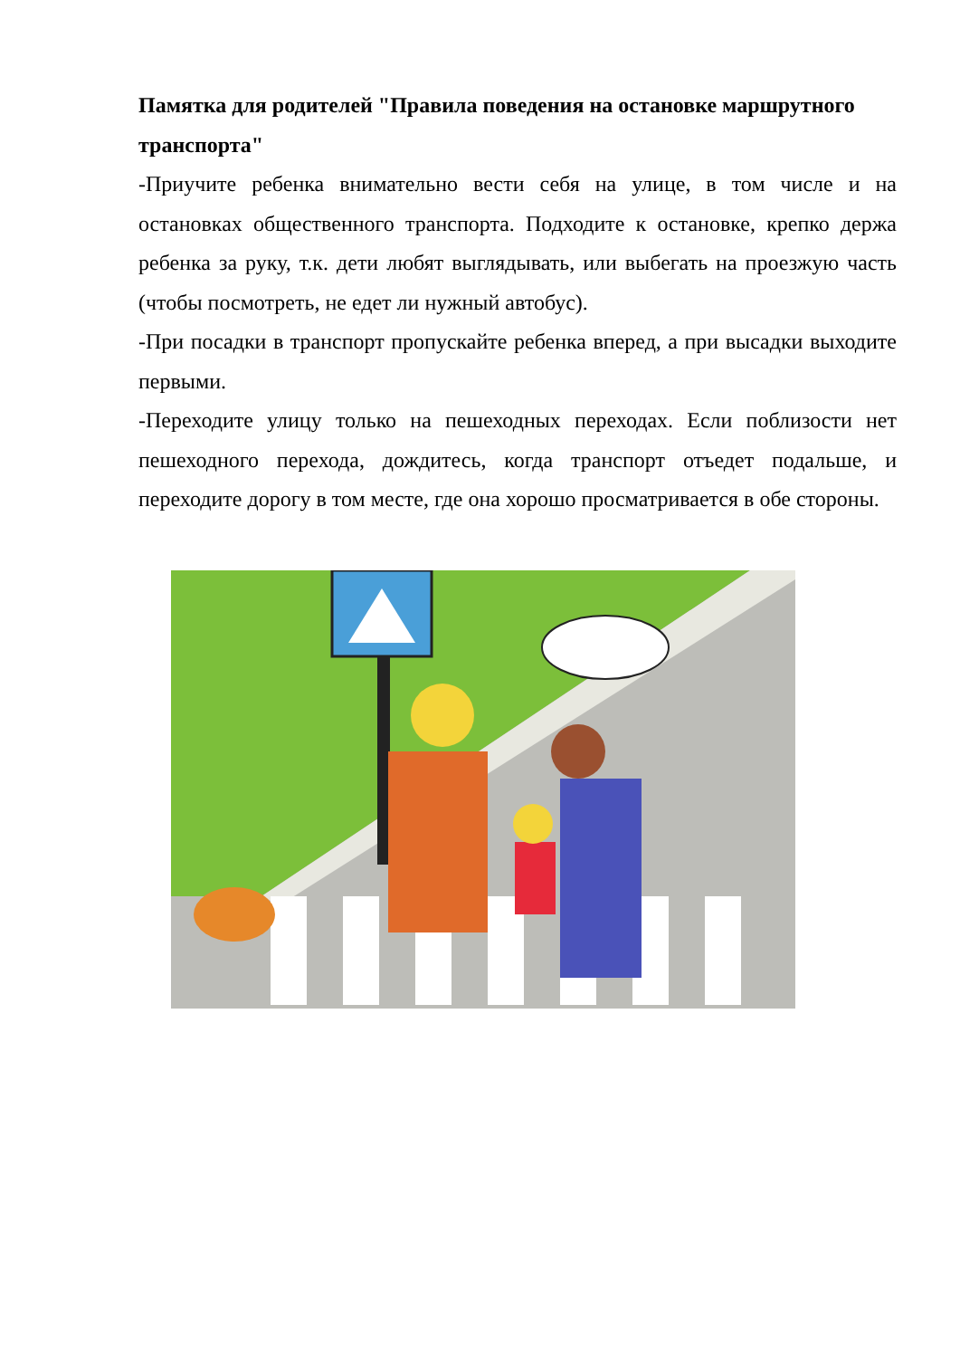Памятка для родителей "Правила поведения на остановке маршрутного транспорта"
-Приучите ребенка внимательно вести себя на улице, в том числе и на остановках общественного транспорта. Подходите к остановке, крепко держа ребенка за руку, т.к. дети любят выглядывать, или выбегать на проезжую часть (чтобы посмотреть, не едет ли нужный автобус).
-При посадки в транспорт пропускайте ребенка вперед, а при высадки выходите первыми.
-Переходите улицу только на пешеходных переходах. Если поблизости нет пешеходного перехода, дождитесь, когда транспорт отъедет подальше, и переходите дорогу в том месте, где она хорошо просматривается в обе стороны.